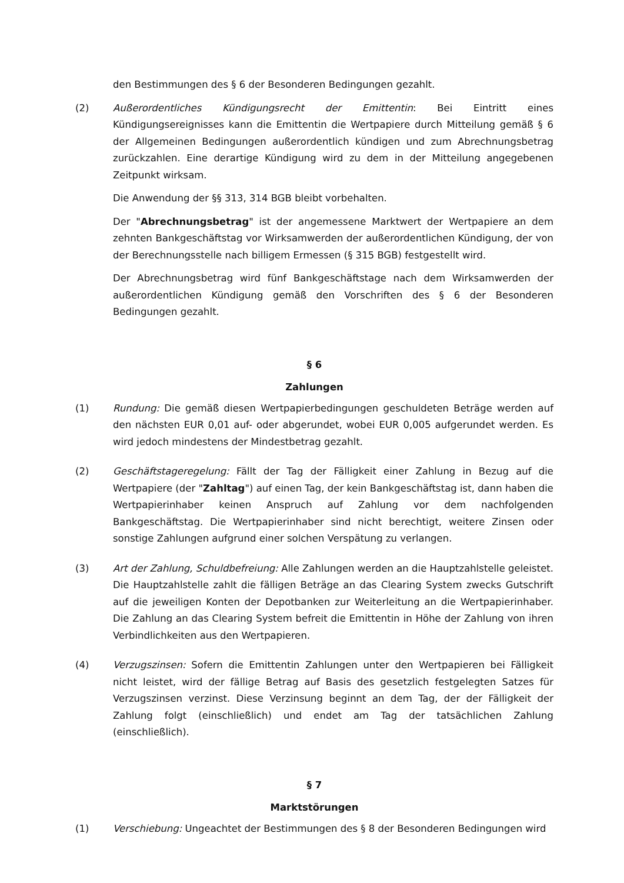den Bestimmungen des § 6 der Besonderen Bedingungen gezahlt.
(2) Außerordentliches Kündigungsrecht der Emittentin: Bei Eintritt eines Kündigungsereignisses kann die Emittentin die Wertpapiere durch Mitteilung gemäß § 6 der Allgemeinen Bedingungen außerordentlich kündigen und zum Abrechnungsbetrag zurückzahlen. Eine derartige Kündigung wird zu dem in der Mitteilung angegebenen Zeitpunkt wirksam.
Die Anwendung der §§ 313, 314 BGB bleibt vorbehalten.
Der "Abrechnungsbetrag" ist der angemessene Marktwert der Wertpapiere an dem zehnten Bankgeschäftstag vor Wirksamwerden der außerordentlichen Kündigung, der von der Berechnungsstelle nach billigem Ermessen (§ 315 BGB) festgestellt wird.
Der Abrechnungsbetrag wird fünf Bankgeschäftstage nach dem Wirksamwerden der außerordentlichen Kündigung gemäß den Vorschriften des § 6 der Besonderen Bedingungen gezahlt.
§ 6
Zahlungen
(1) Rundung: Die gemäß diesen Wertpapierbedingungen geschuldeten Beträge werden auf den nächsten EUR 0,01 auf- oder abgerundet, wobei EUR 0,005 aufgerundet werden. Es wird jedoch mindestens der Mindestbetrag gezahlt.
(2) Geschäftstageregelung: Fällt der Tag der Fälligkeit einer Zahlung in Bezug auf die Wertpapiere (der "Zahltag") auf einen Tag, der kein Bankgeschäftstag ist, dann haben die Wertpapierinhaber keinen Anspruch auf Zahlung vor dem nachfolgenden Bankgeschäftstag. Die Wertpapierinhaber sind nicht berechtigt, weitere Zinsen oder sonstige Zahlungen aufgrund einer solchen Verspätung zu verlangen.
(3) Art der Zahlung, Schuldbefreiung: Alle Zahlungen werden an die Hauptzahlstelle geleistet. Die Hauptzahlstelle zahlt die fälligen Beträge an das Clearing System zwecks Gutschrift auf die jeweiligen Konten der Depotbanken zur Weiterleitung an die Wertpapierinhaber. Die Zahlung an das Clearing System befreit die Emittentin in Höhe der Zahlung von ihren Verbindlichkeiten aus den Wertpapieren.
(4) Verzugszinsen: Sofern die Emittentin Zahlungen unter den Wertpapieren bei Fälligkeit nicht leistet, wird der fällige Betrag auf Basis des gesetzlich festgelegten Satzes für Verzugszinsen verzinst. Diese Verzinsung beginnt an dem Tag, der der Fälligkeit der Zahlung folgt (einschließlich) und endet am Tag der tatsächlichen Zahlung (einschließlich).
§ 7
Marktstörungen
(1) Verschiebung: Ungeachtet der Bestimmungen des § 8 der Besonderen Bedingungen wird